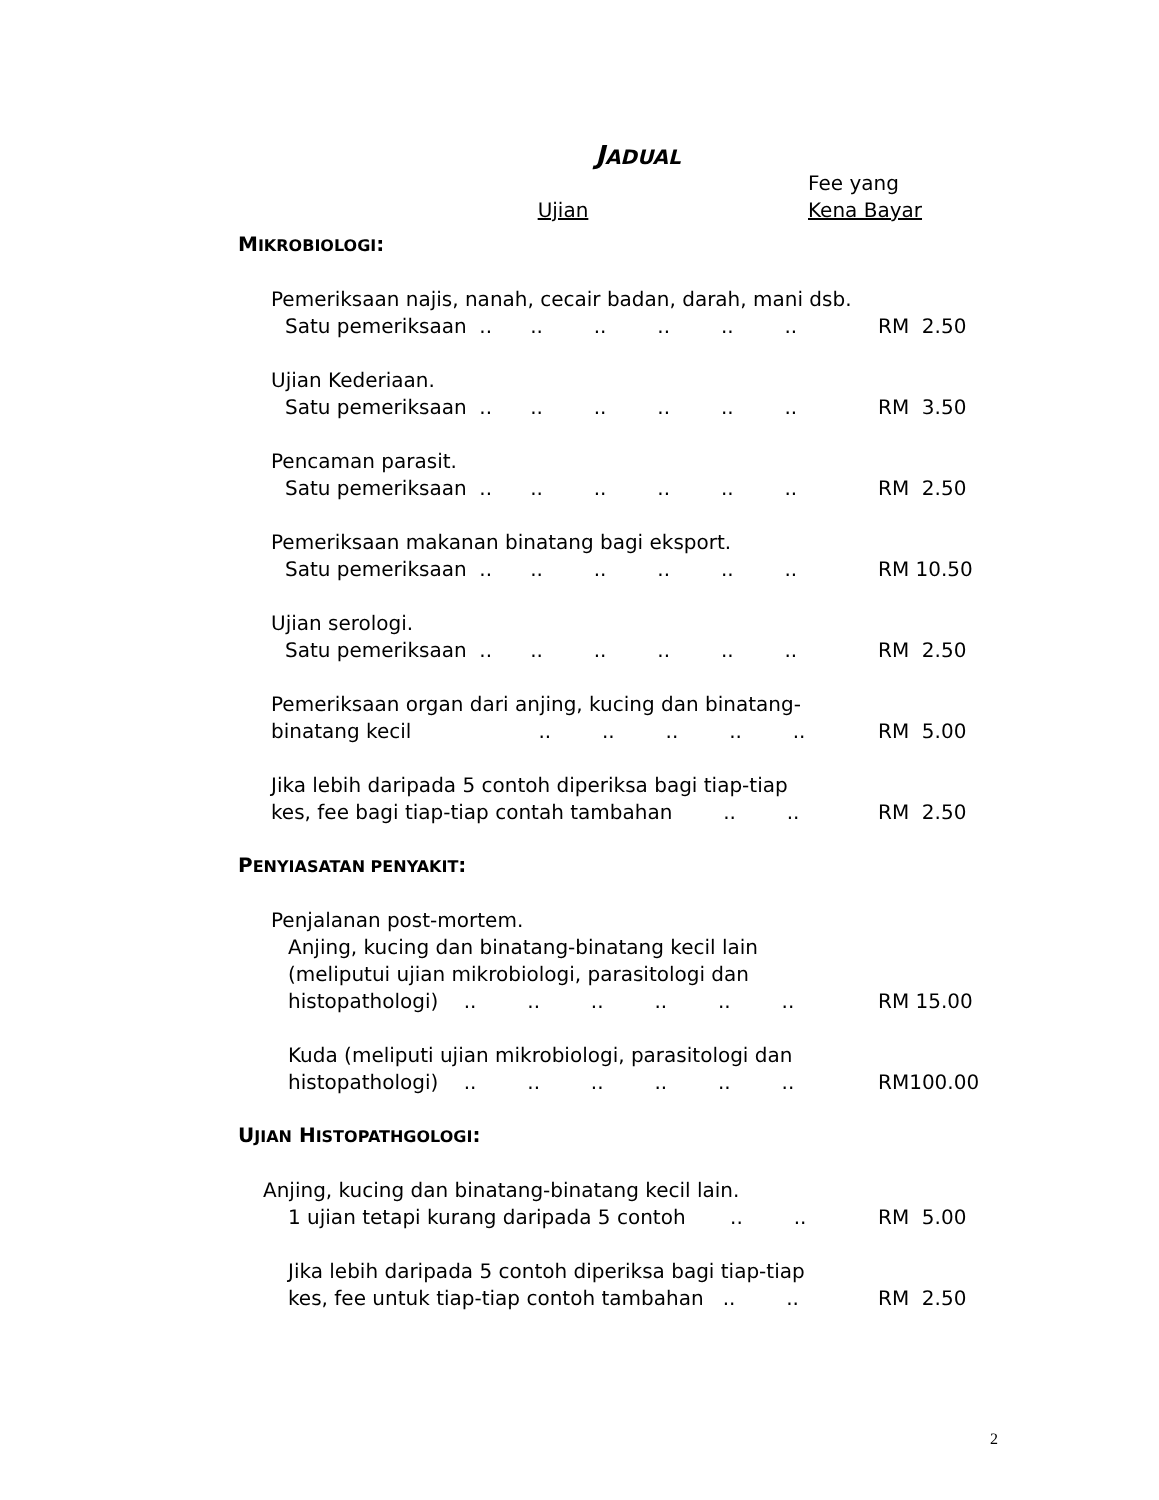JADUAL
Ujian
Fee yang
Kena Bayar
MIKROBIOLOGI:
Pemeriksaan najis, nanah, cecair badan, darah, mani dsb.
Satu pemeriksaan .. .. .. .. .. .. RM 2.50
Ujian Kederiaan.
Satu pemeriksaan .. .. .. .. .. .. RM 3.50
Pencaman parasit.
Satu pemeriksaan .. .. .. .. .. .. RM 2.50
Pemeriksaan makanan binatang bagi eksport.
Satu pemeriksaan .. .. .. .. .. .. RM 10.50
Ujian serologi.
Satu pemeriksaan .. .. .. .. .. .. RM 2.50
Pemeriksaan organ dari anjing, kucing dan binatang-
binatang kecil .. .. .. .. .. RM 5.00
Jika lebih daripada 5 contoh diperiksa bagi tiap-tiap
kes, fee bagi tiap-tiap contah tambahan .. .. RM 2.50
PENYIASATAN PENYAKIT:
Penjalanan post-mortem.
Anjing, kucing dan binatang-binatang kecil lain
(meliputui ujian mikrobiologi, parasitologi dan
histopathologi) .. .. .. .. .. .. RM 15.00
Kuda (meliputi ujian mikrobiologi, parasitologi dan
histopathologi) .. .. .. .. .. .. RM100.00
UJIAN HISTOPATHGOLOGI:
Anjing, kucing dan binatang-binatang kecil lain.
1 ujian tetapi kurang daripada 5 contoh .. .. RM 5.00
Jika lebih daripada 5 contoh diperiksa bagi tiap-tiap
kes, fee untuk tiap-tiap contoh tambahan .. .. RM 2.50
2